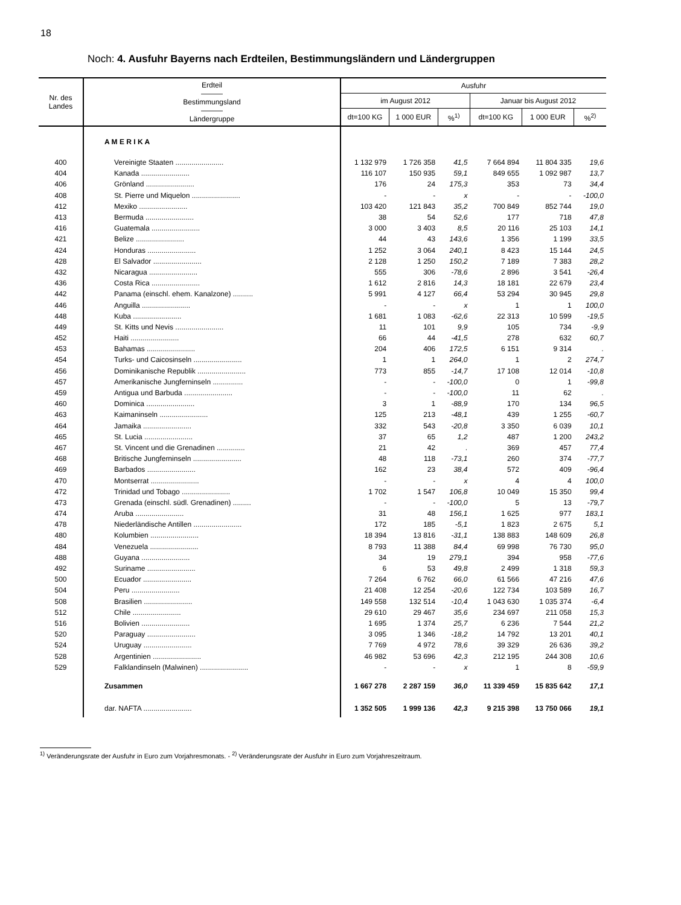18
Noch: 4. Ausfuhr Bayerns nach Erdteilen, Bestimmungsländern und Ländergruppen
| Nr. des Landes | Erdteil ——— Bestimmungsland ——— Ländergruppe | Ausfuhr | | | | | |
| --- | --- | --- | --- | --- | --- | --- | --- |
| | | im August 2012 | | | Januar bis August 2012 | | |
| | | dt=100 KG | 1 000 EUR | %<sup>1)</sup> | dt=100 KG | 1 000 EUR | %<sup>2)</sup> |
| | A M E R I K A | | | | | | |
| 400 | Vereinigte Staaten ........................ | 1 132 979 | 1 726 358 | 41,5 | 7 664 894 | 11 804 335 | 19,6 |
| 404 | Kanada ........................ | 116 107 | 150 935 | 59,1 | 849 655 | 1 092 987 | 13,7 |
| 406 | Grönland ........................ | 176 | 24 | 175,3 | 353 | 73 | 34,4 |
| 408 | St. Pierre und Miquelon ........................ | - | - | x | - | - | -100,0 |
| 412 | Mexiko ........................ | 103 420 | 121 843 | 35,2 | 700 849 | 852 744 | 19,0 |
| 413 | Bermuda ........................ | 38 | 54 | 52,6 | 177 | 718 | 47,8 |
| 416 | Guatemala ........................ | 3 000 | 3 403 | 8,5 | 20 116 | 25 103 | 14,1 |
| 421 | Belize ........................ | 44 | 43 | 143,6 | 1 356 | 1 199 | 33,5 |
| 424 | Honduras ........................ | 1 252 | 3 064 | 240,1 | 8 423 | 15 144 | 24,5 |
| 428 | El Salvador ........................ | 2 128 | 1 250 | 150,2 | 7 189 | 7 383 | 28,2 |
| 432 | Nicaragua ........................ | 555 | 306 | -78,6 | 2 896 | 3 541 | -26,4 |
| 436 | Costa Rica ........................ | 1 612 | 2 816 | 14,3 | 18 181 | 22 679 | 23,4 |
| 442 | Panama (einschl. ehem. Kanalzone) .......... | 5 991 | 4 127 | 66,4 | 53 294 | 30 945 | 29,8 |
| 446 | Anguilla ........................ | - | - | x | 1 | 1 | 100,0 |
| 448 | Kuba ........................ | 1 681 | 1 083 | -62,6 | 22 313 | 10 599 | -19,5 |
| 449 | St. Kitts und Nevis ........................ | 11 | 101 | 9,9 | 105 | 734 | -9,9 |
| 452 | Haiti ........................ | 66 | 44 | -41,5 | 278 | 632 | 60,7 |
| 453 | Bahamas ........................ | 204 | 406 | 172,5 | 6 151 | 9 314 | . |
| 454 | Turks- und Caicosinseln ........................ | 1 | 1 | 264,0 | 1 | 2 | 274,7 |
| 456 | Dominikanische Republik ........................ | 773 | 855 | -14,7 | 17 108 | 12 014 | -10,8 |
| 457 | Amerikanische Jungferninseln ............... | - | - | -100,0 | 0 | 1 | -99,8 |
| 459 | Antigua und Barbuda ........................ | - | - | -100,0 | 11 | 62 | . |
| 460 | Dominica ........................ | 3 | 1 | -88,9 | 170 | 134 | 96,5 |
| 463 | Kaimaninseln ........................ | 125 | 213 | -48,1 | 439 | 1 255 | -60,7 |
| 464 | Jamaika ........................ | 332 | 543 | -20,8 | 3 350 | 6 039 | 10,1 |
| 465 | St. Lucia ........................ | 37 | 65 | 1,2 | 487 | 1 200 | 243,2 |
| 467 | St. Vincent und die Grenadinen .............. | 21 | 42 | . | 369 | 457 | 77,4 |
| 468 | Britische Jungferninseln ........................ | 48 | 118 | -73,1 | 260 | 374 | -77,7 |
| 469 | Barbados ........................ | 162 | 23 | 38,4 | 572 | 409 | -96,4 |
| 470 | Montserrat ........................ | - | - | x | 4 | 4 | 100,0 |
| 472 | Trinidad und Tobago ........................ | 1 702 | 1 547 | 106,8 | 10 049 | 15 350 | 99,4 |
| 473 | Grenada (einschl. südl. Grenadinen) ......... | - | - | -100,0 | 5 | 13 | -79,7 |
| 474 | Aruba ........................ | 31 | 48 | 156,1 | 1 625 | 977 | 183,1 |
| 478 | Niederländische Antillen ........................ | 172 | 185 | -5,1 | 1 823 | 2 675 | 5,1 |
| 480 | Kolumbien ........................ | 18 394 | 13 816 | -31,1 | 138 883 | 148 609 | 26,8 |
| 484 | Venezuela ........................ | 8 793 | 11 388 | 84,4 | 69 998 | 76 730 | 95,0 |
| 488 | Guyana ........................ | 34 | 19 | 279,1 | 394 | 958 | -77,6 |
| 492 | Suriname ........................ | 6 | 53 | 49,8 | 2 499 | 1 318 | 59,3 |
| 500 | Ecuador ........................ | 7 264 | 6 762 | 66,0 | 61 566 | 47 216 | 47,6 |
| 504 | Peru ........................ | 21 408 | 12 254 | -20,6 | 122 734 | 103 589 | 16,7 |
| 508 | Brasilien ........................ | 149 558 | 132 514 | -10,4 | 1 043 630 | 1 035 374 | -6,4 |
| 512 | Chile ........................ | 29 610 | 29 467 | 35,6 | 234 697 | 211 058 | 15,3 |
| 516 | Bolivien ........................ | 1 695 | 1 374 | 25,7 | 6 236 | 7 544 | 21,2 |
| 520 | Paraguay ........................ | 3 095 | 1 346 | -18,2 | 14 792 | 13 201 | 40,1 |
| 524 | Uruguay ........................ | 7 769 | 4 972 | 78,6 | 39 329 | 26 636 | 39,2 |
| 528 | Argentinien ........................ | 46 982 | 53 696 | 42,3 | 212 195 | 244 308 | 10,6 |
| 529 | Falklandinseln (Malwinen) ........................ | - | - | x | 1 | 8 | -59,9 |
| | Zusammen | 1 667 278 | 2 287 159 | 36,0 | 11 339 459 | 15 835 642 | 17,1 |
| | dar. NAFTA ........................ | 1 352 505 | 1 999 136 | 42,3 | 9 215 398 | 13 750 066 | 19,1 |
<sup>1)</sup> Veränderungsrate der Ausfuhr in Euro zum Vorjahresmonats. - <sup>2)</sup> Veränderungsrate der Ausfuhr in Euro zum Vorjahreszeitraum.